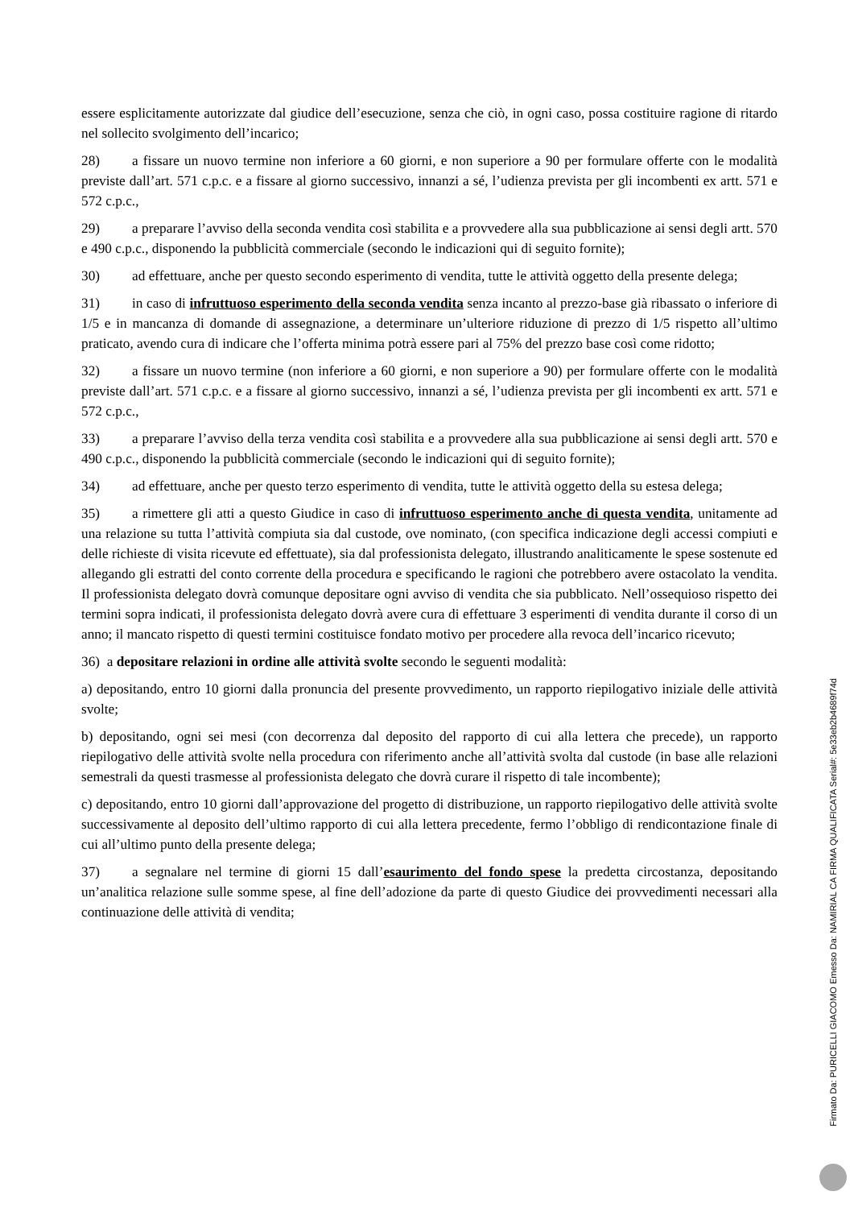essere esplicitamente autorizzate dal giudice dell’esecuzione, senza che ciò, in ogni caso, possa costituire ragione di ritardo nel sollecito svolgimento dell’incarico;
28) a fissare un nuovo termine non inferiore a 60 giorni, e non superiore a 90 per formulare offerte con le modalità previste dall’art. 571 c.p.c. e a fissare al giorno successivo, innanzi a sé, l’udienza prevista per gli incombenti ex artt. 571 e 572 c.p.c.,
29) a preparare l’avviso della seconda vendita così stabilita e a provvedere alla sua pubblicazione ai sensi degli artt. 570 e 490 c.p.c., disponendo la pubblicità commerciale (secondo le indicazioni qui di seguito fornite);
30) ad effettuare, anche per questo secondo esperimento di vendita, tutte le attività oggetto della presente delega;
31) in caso di infruttuoso esperimento della seconda vendita senza incanto al prezzo-base già ribassato o inferiore di 1/5 e in mancanza di domande di assegnazione, a determinare un’ulteriore riduzione di prezzo di 1/5 rispetto all’ultimo praticato, avendo cura di indicare che l’offerta minima potrà essere pari al 75% del prezzo base così come ridotto;
32) a fissare un nuovo termine (non inferiore a 60 giorni, e non superiore a 90) per formulare offerte con le modalità previste dall’art. 571 c.p.c. e a fissare al giorno successivo, innanzi a sé, l’udienza prevista per gli incombenti ex artt. 571 e 572 c.p.c.,
33) a preparare l’avviso della terza vendita così stabilita e a provvedere alla sua pubblicazione ai sensi degli artt. 570 e 490 c.p.c., disponendo la pubblicità commerciale (secondo le indicazioni qui di seguito fornite);
34) ad effettuare, anche per questo terzo esperimento di vendita, tutte le attività oggetto della su estesa delega;
35) a rimettere gli atti a questo Giudice in caso di infruttuoso esperimento anche di questa vendita, unitamente ad una relazione su tutta l’attività compiuta sia dal custode, ove nominato, (con specifica indicazione degli accessi compiuti e delle richieste di visita ricevute ed effettuate), sia dal professionista delegato, illustrando analiticamente le spese sostenute ed allegando gli estratti del conto corrente della procedura e specificando le ragioni che potrebbero avere ostacolato la vendita. Il professionista delegato dovrà comunque depositare ogni avviso di vendita che sia pubblicato. Nell’ossequioso rispetto dei termini sopra indicati, il professionista delegato dovrà avere cura di effettuare 3 esperimenti di vendita durante il corso di un anno; il mancato rispetto di questi termini costituisce fondato motivo per procedere alla revoca dell’incarico ricevuto;
36) a depositare relazioni in ordine alle attività svolte secondo le seguenti modalità:
a) depositando, entro 10 giorni dalla pronuncia del presente provvedimento, un rapporto riepilogativo iniziale delle attività svolte;
b) depositando, ogni sei mesi (con decorrenza dal deposito del rapporto di cui alla lettera che precede), un rapporto riepilogativo delle attività svolte nella procedura con riferimento anche all’attività svolta dal custode (in base alle relazioni semestrali da questi trasmesse al professionista delegato che dovrà curare il rispetto di tale incombente);
c) depositando, entro 10 giorni dall’approvazione del progetto di distribuzione, un rapporto riepilogativo delle attività svolte successivamente al deposito dell’ultimo rapporto di cui alla lettera precedente, fermo l’obbligo di rendicontazione finale di cui all’ultimo punto della presente delega;
37) a segnalare nel termine di giorni 15 dall’esaurimento del fondo spese la predetta circostanza, depositando un’analitica relazione sulle somme spese, al fine dell’adozione da parte di questo Giudice dei provvedimenti necessari alla continuazione delle attività di vendita;
Firmato Da: PURICELLI GIACOMO Emesso Da: NAMIRIAL CA FIRMA QUALIFICATA Serial#: 5e33eb2b4689f74d